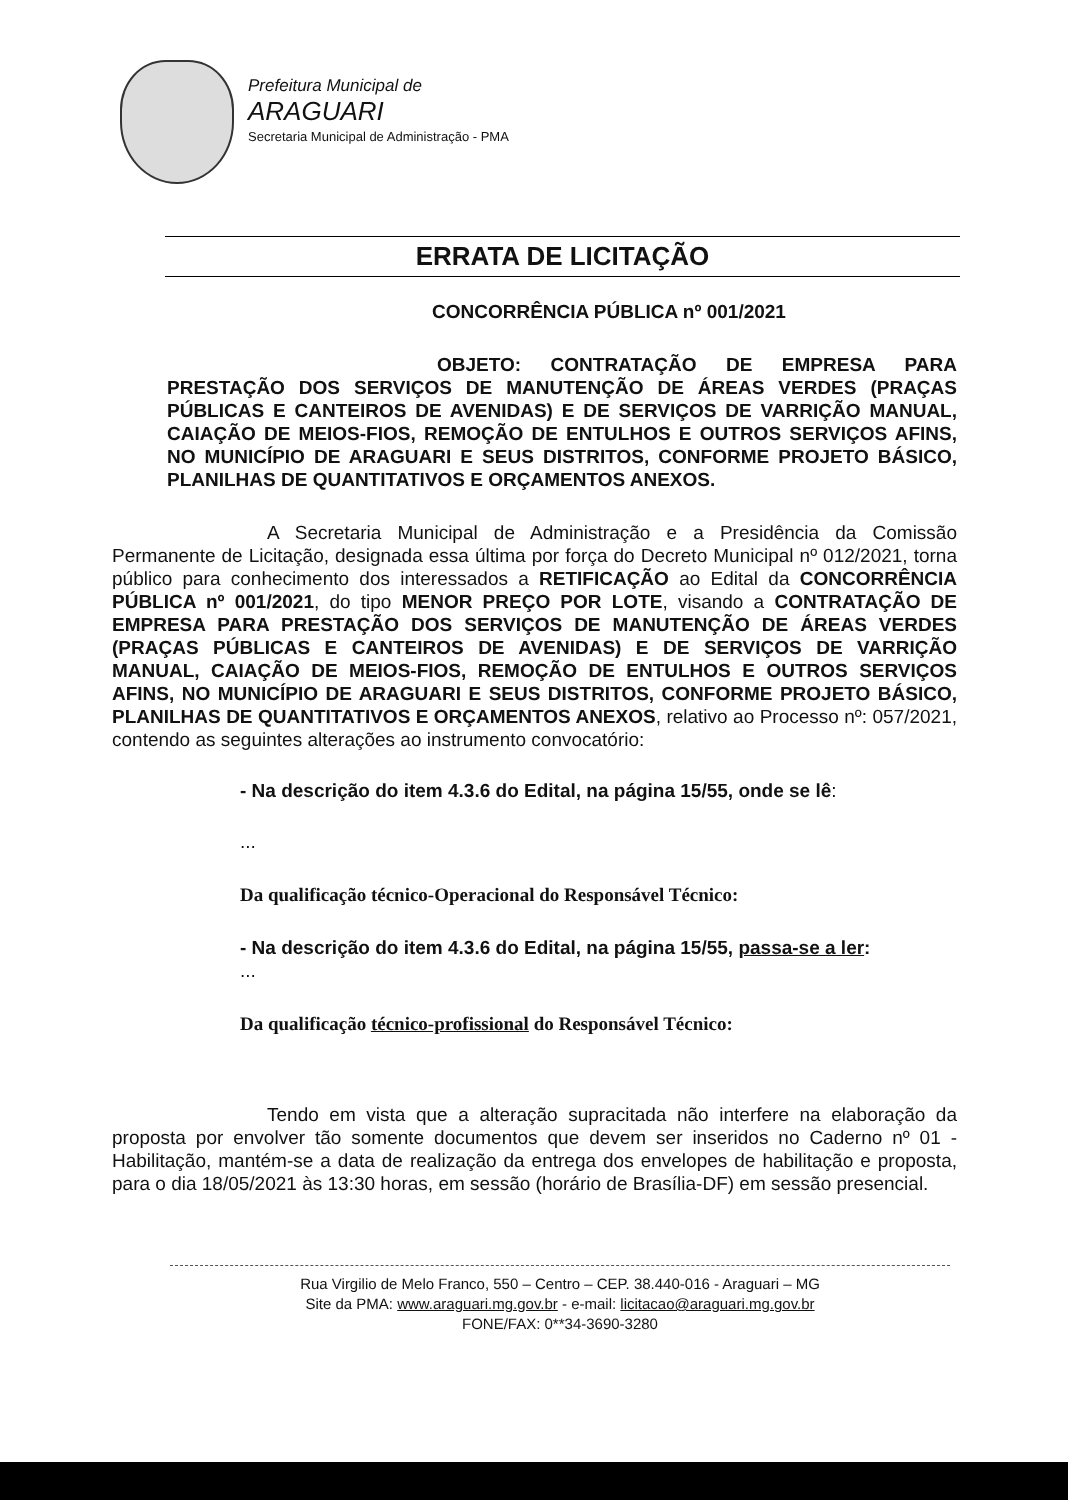Prefeitura Municipal de
ARAGUARI
Secretaria Municipal de Administração - PMA
ERRATA DE LICITAÇÃO
CONCORRÊNCIA PÚBLICA nº 001/2021
OBJETO: CONTRATAÇÃO DE EMPRESA PARA PRESTAÇÃO DOS SERVIÇOS DE MANUTENÇÃO DE ÁREAS VERDES (PRAÇAS PÚBLICAS E CANTEIROS DE AVENIDAS) E DE SERVIÇOS DE VARRIÇÃO MANUAL, CAIAÇÃO DE MEIOS-FIOS, REMOÇÃO DE ENTULHOS E OUTROS SERVIÇOS AFINS, NO MUNICÍPIO DE ARAGUARI E SEUS DISTRITOS, CONFORME PROJETO BÁSICO, PLANILHAS DE QUANTITATIVOS E ORÇAMENTOS ANEXOS.
A Secretaria Municipal de Administração e a Presidência da Comissão Permanente de Licitação, designada essa última por força do Decreto Municipal nº 012/2021, torna público para conhecimento dos interessados a RETIFICAÇÃO ao Edital da CONCORRÊNCIA PÚBLICA nº 001/2021, do tipo MENOR PREÇO POR LOTE, visando a CONTRATAÇÃO DE EMPRESA PARA PRESTAÇÃO DOS SERVIÇOS DE MANUTENÇÃO DE ÁREAS VERDES (PRAÇAS PÚBLICAS E CANTEIROS DE AVENIDAS) E DE SERVIÇOS DE VARRIÇÃO MANUAL, CAIAÇÃO DE MEIOS-FIOS, REMOÇÃO DE ENTULHOS E OUTROS SERVIÇOS AFINS, NO MUNICÍPIO DE ARAGUARI E SEUS DISTRITOS, CONFORME PROJETO BÁSICO, PLANILHAS DE QUANTITATIVOS E ORÇAMENTOS ANEXOS, relativo ao Processo nº: 057/2021, contendo as seguintes alterações ao instrumento convocatório:
- Na descrição do item 4.3.6 do Edital, na página 15/55, onde se lê:
...
Da qualificação técnico-Operacional do Responsável Técnico:
- Na descrição do item 4.3.6 do Edital, na página 15/55, passa-se a ler:
...
Da qualificação técnico-profissional do Responsável Técnico:
Tendo em vista que a alteração supracitada não interfere na elaboração da proposta por envolver tão somente documentos que devem ser inseridos no Caderno nº 01 - Habilitação, mantém-se a data de realização da entrega dos envelopes de habilitação e proposta, para o dia 18/05/2021 às 13:30 horas, em sessão (horário de Brasília-DF) em sessão presencial.
Rua Virgilio de Melo Franco, 550 – Centro – CEP. 38.440-016 - Araguari – MG
Site da PMA: www.araguari.mg.gov.br - e-mail: licitacao@araguari.mg.gov.br
FONE/FAX: 0**34-3690-3280